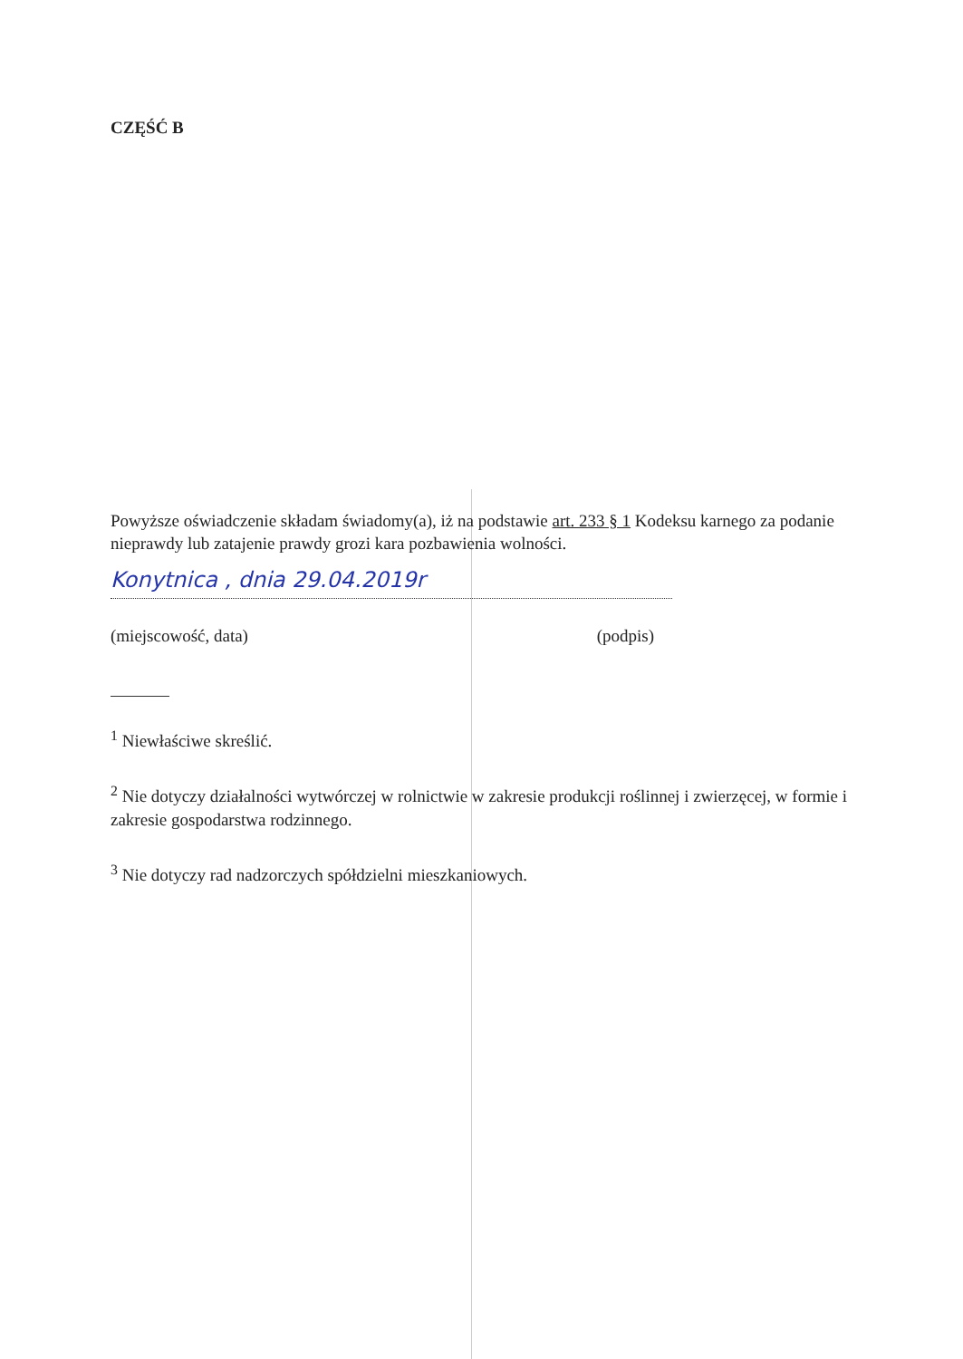CZĘŚĆ B
Powyższe oświadczenie składam świadomy(a), iż na podstawie art. 233 § 1 Kodeksu karnego za podanie nieprawdy lub zatajenie prawdy grozi kara pozbawienia wolności.
Konytnica , dnia 29.04.2019r
(miejscowość, data) (podpis)
<sup>1</sup> Niewłaściwe skreślić.
<sup>2</sup> Nie dotyczy działalności wytwórczej w rolnictwie w zakresie produkcji roślinnej i zwierzęcej, w formie i zakresie gospodarstwa rodzinnego.
<sup>3</sup> Nie dotyczy rad nadzorczych spółdzielni mieszkaniowych.